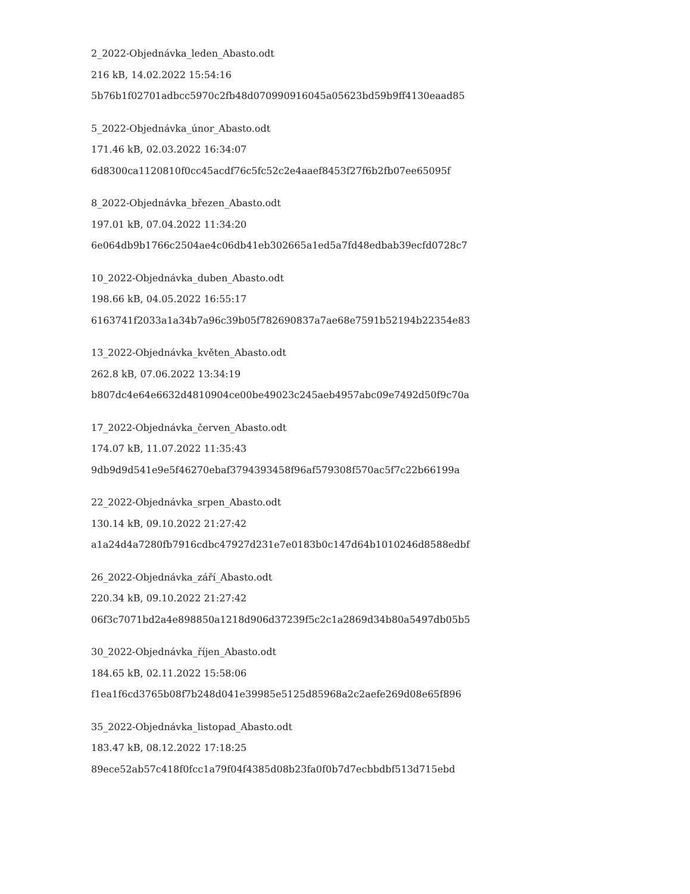2_2022-Objednávka_leden_Abasto.odt
216 kB, 14.02.2022 15:54:16
5b76b1f02701adbcc5970c2fb48d070990916045a05623bd59b9ff4130eaad85
5_2022-Objednávka_únor_Abasto.odt
171.46 kB, 02.03.2022 16:34:07
6d8300ca1120810f0cc45acdf76c5fc52c2e4aaef8453f27f6b2fb07ee65095f
8_2022-Objednávka_březen_Abasto.odt
197.01 kB, 07.04.2022 11:34:20
6e064db9b1766c2504ae4c06db41eb302665a1ed5a7fd48edbab39ecfd0728c7
10_2022-Objednávka_duben_Abasto.odt
198.66 kB, 04.05.2022 16:55:17
6163741f2033a1a34b7a96c39b05f782690837a7ae68e7591b52194b22354e83
13_2022-Objednávka_květen_Abasto.odt
262.8 kB, 07.06.2022 13:34:19
b807dc4e64e6632d4810904ce00be49023c245aeb4957abc09e7492d50f9c70a
17_2022-Objednávka_červen_Abasto.odt
174.07 kB, 11.07.2022 11:35:43
9db9d9d541e9e5f46270ebaf3794393458f96af579308f570ac5f7c22b66199a
22_2022-Objednávka_srpen_Abasto.odt
130.14 kB, 09.10.2022 21:27:42
a1a24d4a7280fb7916cdbc47927d231e7e0183b0c147d64b1010246d8588edbf
26_2022-Objednávka_září_Abasto.odt
220.34 kB, 09.10.2022 21:27:42
06f3c7071bd2a4e898850a1218d906d37239f5c2c1a2869d34b80a5497db05b5
30_2022-Objednávka_říjen_Abasto.odt
184.65 kB, 02.11.2022 15:58:06
f1ea1f6cd3765b08f7b248d041e39985e5125d85968a2c2aefe269d08e65f896
35_2022-Objednávka_listopad_Abasto.odt
183.47 kB, 08.12.2022 17:18:25
89ece52ab57c418f0fcc1a79f04f4385d08b23fa0f0b7d7ecbbdbf513d715ebd